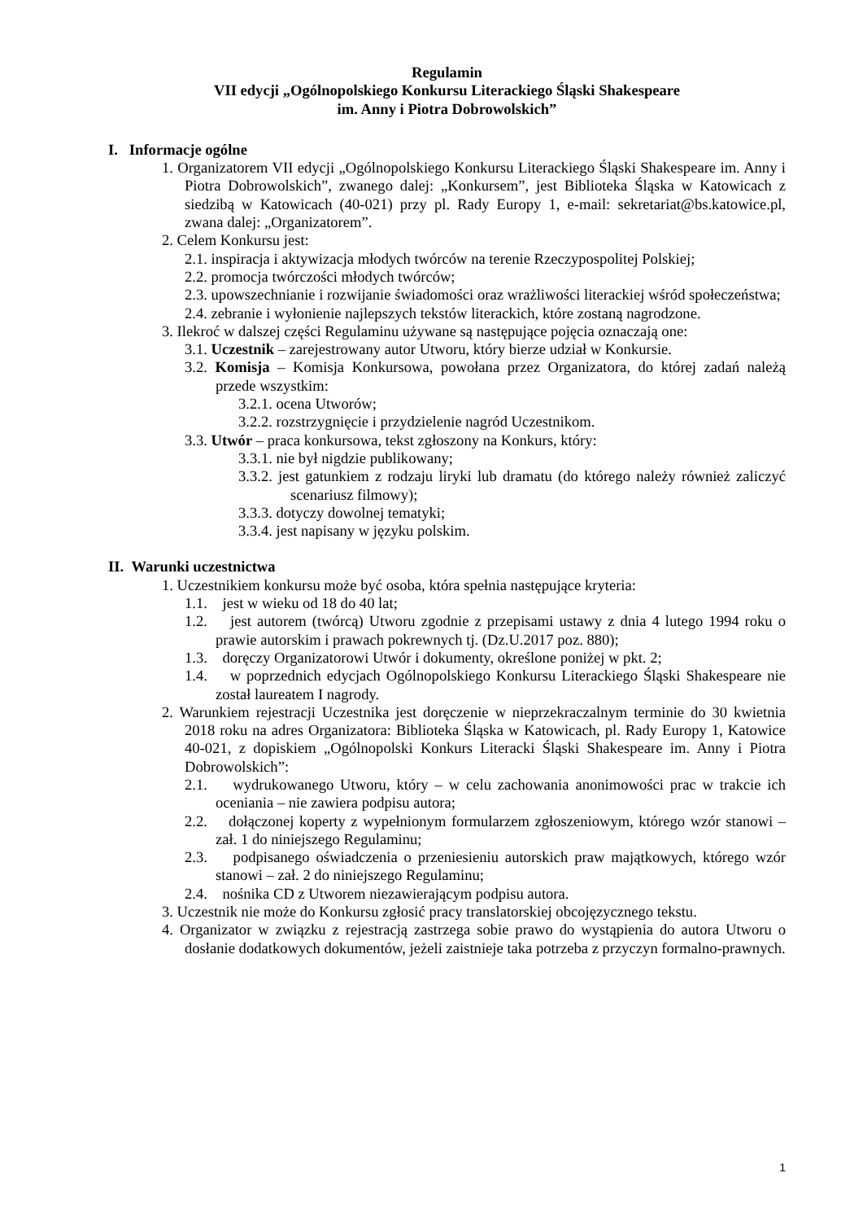Regulamin
VII edycji „Ogólnopolskiego Konkursu Literackiego Śląski Shakespeare
im. Anny i Piotra Dobrowolskich”
I. Informacje ogólne
1. Organizatorem VII edycji „Ogólnopolskiego Konkursu Literackiego Śląski Shakespeare im. Anny i Piotra Dobrowolskich”, zwanego dalej: „Konkursem”, jest Biblioteka Śląska w Katowicach z siedzibą w Katowicach (40-021) przy pl. Rady Europy 1, e-mail: sekretariat@bs.katowice.pl, zwana dalej: „Organizatorem”.
2. Celem Konkursu jest:
2.1. inspiracja i aktywizacja młodych twórców na terenie Rzeczypospolitej Polskiej;
2.2. promocja twórczości młodych twórców;
2.3. upowszechnianie i rozwijanie świadomości oraz wrażliwości literackiej wśród społeczeństwa;
2.4. zebranie i wyłonienie najlepszych tekstów literackich, które zostaną nagrodzone.
3. Ilekroć w dalszej części Regulaminu używane są następujące pojęcia oznaczają one:
3.1. Uczestnik – zarejestrowany autor Utworu, który bierze udział w Konkursie.
3.2. Komisja – Komisja Konkursowa, powołana przez Organizatora, do której zadań należą przede wszystkim:
3.2.1. ocena Utworów;
3.2.2. rozstrzygnięcie i przydzielenie nagród Uczestnikom.
3.3. Utwór – praca konkursowa, tekst zgłoszony na Konkurs, który:
3.3.1. nie był nigdzie publikowany;
3.3.2. jest gatunkiem z rodzaju liryki lub dramatu (do którego należy również zaliczyć scenariusz filmowy);
3.3.3. dotyczy dowolnej tematyki;
3.3.4. jest napisany w języku polskim.
II. Warunki uczestnictwa
1. Uczestnikiem konkursu może być osoba, która spełnia następujące kryteria:
1.1. jest w wieku od 18 do 40 lat;
1.2. jest autorem (twórcą) Utworu zgodnie z przepisami ustawy z dnia 4 lutego 1994 roku o prawie autorskim i prawach pokrewnych tj. (Dz.U.2017 poz. 880);
1.3. doręczy Organizatorowi Utwór i dokumenty, określone poniżej w pkt. 2;
1.4. w poprzednich edycjach Ogólnopolskiego Konkursu Literackiego Śląski Shakespeare nie został laureatem I nagrody.
2. Warunkiem rejestracji Uczestnika jest doręczenie w nieprzekraczalnym terminie do 30 kwietnia 2018 roku na adres Organizatora: Biblioteka Śląska w Katowicach, pl. Rady Europy 1, Katowice 40-021, z dopiskiem „Ogólnopolski Konkurs Literacki Śląski Shakespeare im. Anny i Piotra Dobrowolskich”:
2.1. wydrukowanego Utworu, który – w celu zachowania anonimowości prac w trakcie ich oceniania – nie zawiera podpisu autora;
2.2. dołączonej koperty z wypełnionym formularzem zgłoszeniowym, którego wzór stanowi – zał. 1 do niniejszego Regulaminu;
2.3. podpisanego oświadczenia o przeniesieniu autorskich praw majątkowych, którego wzór stanowi – zał. 2 do niniejszego Regulaminu;
2.4. nośnika CD z Utworem niezawierającym podpisu autora.
3. Uczestnik nie może do Konkursu zgłosić pracy translatorskiej obcojęzycznego tekstu.
4. Organizator w związku z rejestracją zastrzega sobie prawo do wystąpienia do autora Utworu o dosłanie dodatkowych dokumentów, jeżeli zaistnieje taka potrzeba z przyczyn formalno-prawnych.
1